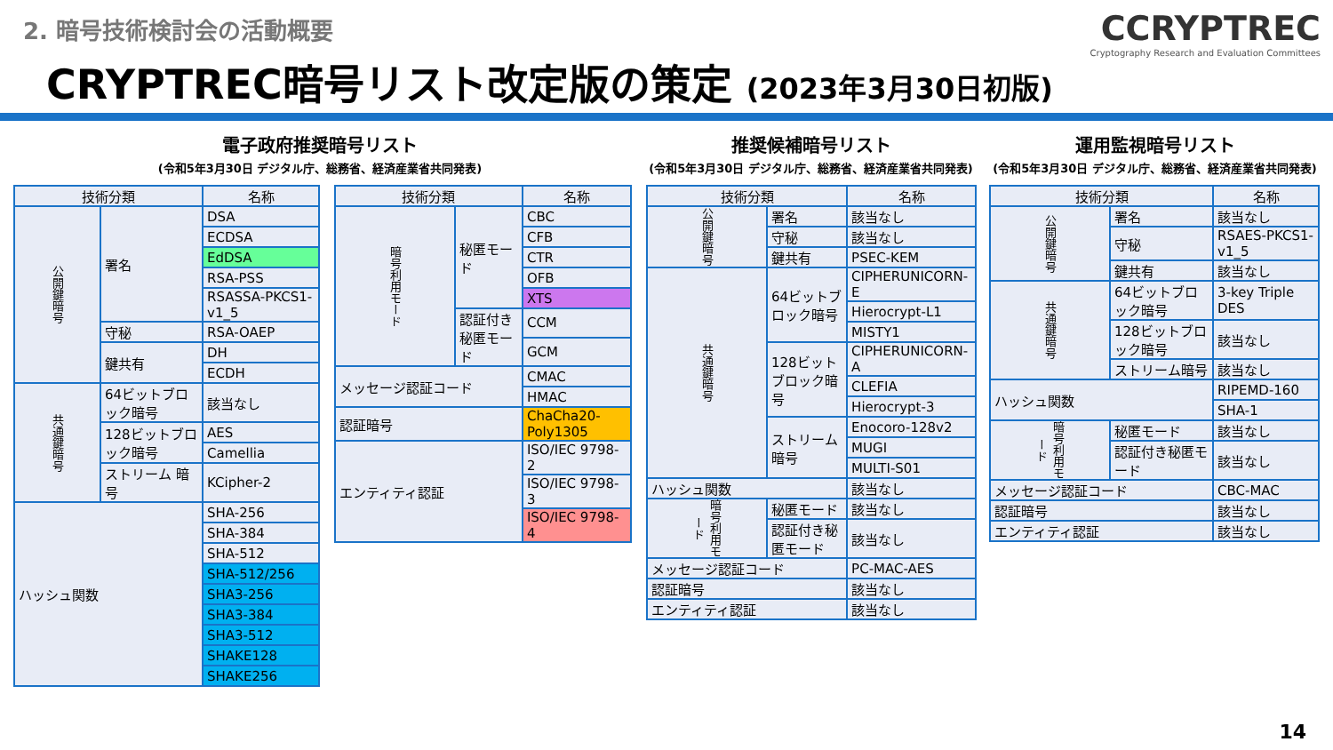2. 暗号技術検討会の活動概要
CCRYPTREC
Cryptography Research and Evaluation Committees
CRYPTREC暗号リスト改定版の策定 (2023年3月30日初版)
電子政府推奨暗号リスト
(令和5年3月30日 デジタル庁、総務省、経済産業省共同発表)
推奨候補暗号リスト
(令和5年3月30日 デジタル庁、総務省、経済産業省共同発表)
運用監視暗号リスト
(令和5年3月30日 デジタル庁、総務省、経済産業省共同発表)
| 技術分類 | | 名称 |
| --- | --- | --- |
| 公開鍵暗号 | 署名 | DSA |
| | | ECDSA |
| | | EdDSA |
| | | RSA-PSS |
| | | RSASSA-PKCS1-v1_5 |
| | 守秘 | RSA-OAEP |
| | 鍵共有 | DH |
| | | ECDH |
| 共通鍵暗号 | 64ビットブロック暗号 | 該当なし |
| | 128ビットブロック暗号 | AES |
| | | Camellia |
| | ストリーム 暗号 | KCipher-2 |
| ハッシュ関数 | | SHA-256 |
| | | SHA-384 |
| | | SHA-512 |
| | | SHA-512/256 |
| | | SHA3-256 |
| | | SHA3-384 |
| | | SHA3-512 |
| | | SHAKE128 |
| | | SHAKE256 |
| 技術分類 | | 名称 |
| --- | --- | --- |
| 暗号利用モード | 秘匿モード | CBC |
| | | CFB |
| | | CTR |
| | | OFB |
| | | XTS |
| | 認証付き秘匿モード | CCM |
| | | GCM |
| メッセージ認証コード | | CMAC |
| | | HMAC |
| 認証暗号 | | ChaCha20-Poly1305 |
| エンティティ認証 | | ISO/IEC 9798-2 |
| | | ISO/IEC 9798-3 |
| | | ISO/IEC 9798-4 |
| 技術分類 | | 名称 |
| --- | --- | --- |
| 公開鍵暗号 | 署名 | 該当なし |
| | 守秘 | 該当なし |
| | 鍵共有 | PSEC-KEM |
| 共通鍵暗号 | 64ビットブロック暗号 | CIPHERUNICORN-E |
| | | Hierocrypt-L1 |
| | | MISTY1 |
| | 128ビットブロック暗号 | CIPHERUNICORN-A |
| | | CLEFIA |
| | | Hierocrypt-3 |
| | ストリーム暗号 | Enocoro-128v2 |
| | | MUGI |
| | | MULTI-S01 |
| ハッシュ関数 | | 該当なし |
| 暗号利用モード | 秘匿モード | 該当なし |
| | 認証付き秘匿モード | 該当なし |
| メッセージ認証コード | | PC-MAC-AES |
| 認証暗号 | | 該当なし |
| エンティティ認証 | | 該当なし |
| 技術分類 | | 名称 |
| --- | --- | --- |
| 公開鍵暗号 | 署名 | 該当なし |
| | 守秘 | RSAES-PKCS1-v1_5 |
| | 鍵共有 | 該当なし |
| 共通鍵暗号 | 64ビットブロック暗号 | 3-key Triple DES |
| | 128ビットブロック暗号 | 該当なし |
| | ストリーム暗号 | 該当なし |
| ハッシュ関数 | | RIPEMD-160 |
| | | SHA-1 |
| 暗号利用モード | 秘匿モード | 該当なし |
| | 認証付き秘匿モード | 該当なし |
| メッセージ認証コード | | CBC-MAC |
| 認証暗号 | | 該当なし |
| エンティティ認証 | | 該当なし |
14